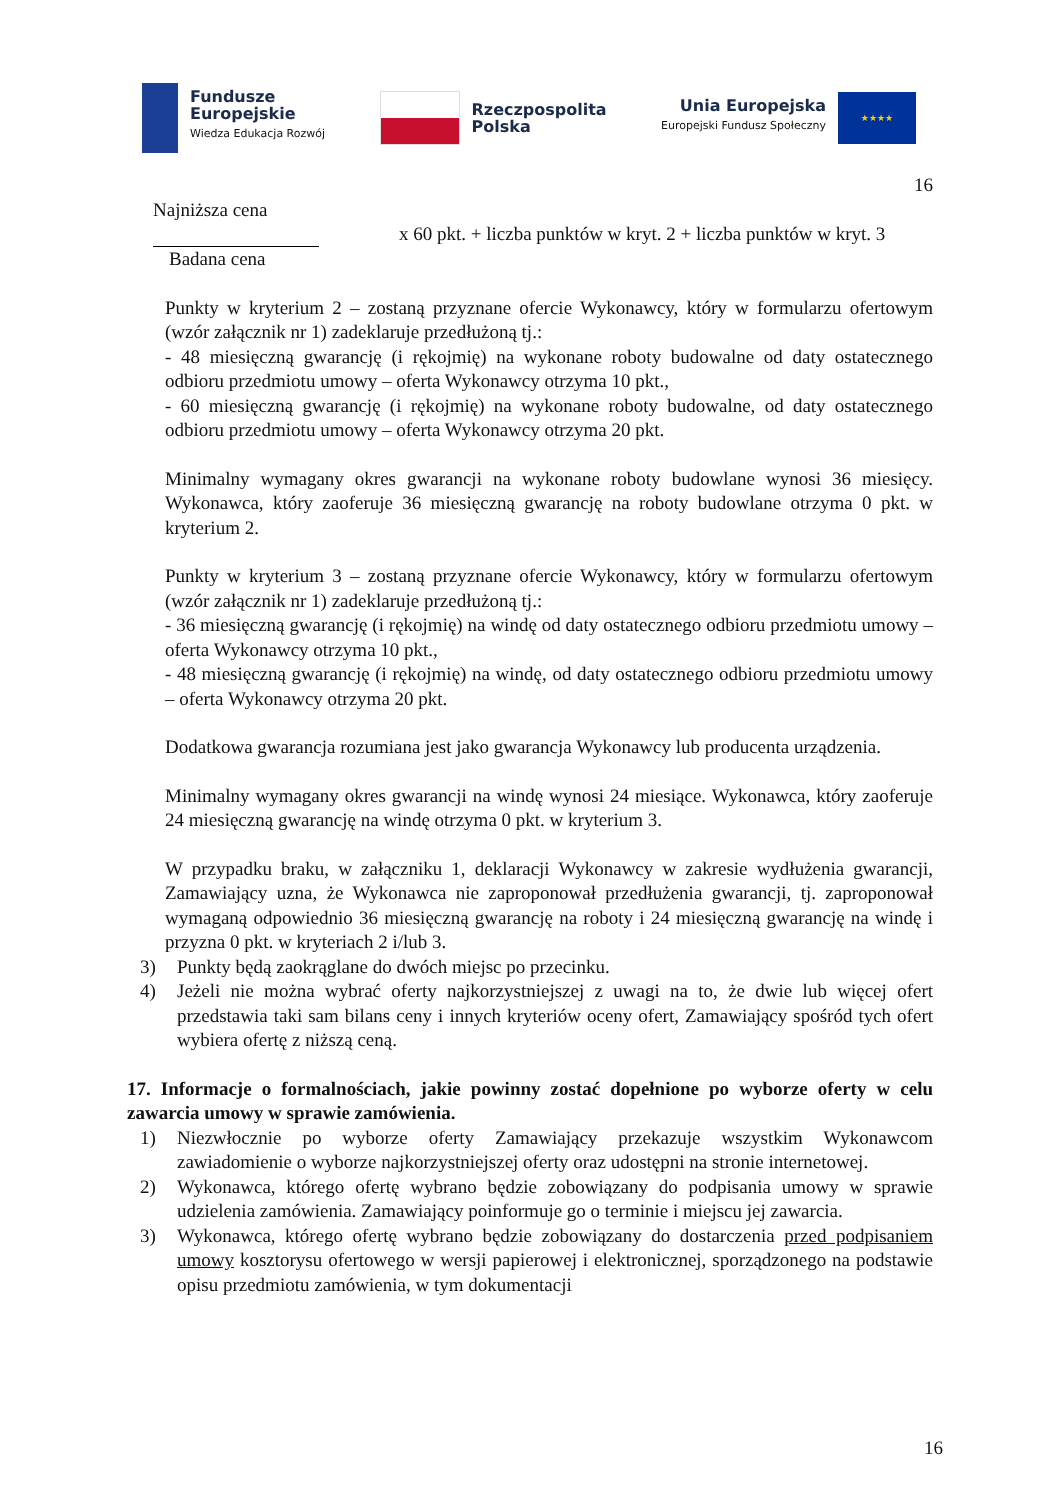Fundusze
Europejskie
Wiedza Edukacja Rozwój
Rzeczpospolita
Polska
Unia Europejska
Europejski Fundusz Społeczny
★★★★
16
Najniższa cena
Badana cena
x 60 pkt. + liczba punktów w kryt. 2 + liczba punktów w kryt. 3
Punkty w kryterium 2 – zostaną przyznane ofercie Wykonawcy, który w formularzu ofertowym (wzór załącznik nr 1) zadeklaruje przedłużoną tj.:
- 48 miesięczną gwarancję (i rękojmię) na wykonane roboty budowalne od daty ostatecznego odbioru przedmiotu umowy – oferta Wykonawcy otrzyma 10 pkt.,
- 60 miesięczną gwarancję (i rękojmię) na wykonane roboty budowalne, od daty ostatecznego odbioru przedmiotu umowy – oferta Wykonawcy otrzyma 20 pkt.
Minimalny wymagany okres gwarancji na wykonane roboty budowlane wynosi 36 miesięcy. Wykonawca, który zaoferuje 36 miesięczną gwarancję na roboty budowlane otrzyma 0 pkt. w kryterium 2.
Punkty w kryterium 3 – zostaną przyznane ofercie Wykonawcy, który w formularzu ofertowym (wzór załącznik nr 1) zadeklaruje przedłużoną tj.:
- 36 miesięczną gwarancję (i rękojmię) na windę od daty ostatecznego odbioru przedmiotu umowy – oferta Wykonawcy otrzyma 10 pkt.,
- 48 miesięczną gwarancję (i rękojmię) na windę, od daty ostatecznego odbioru przedmiotu umowy – oferta Wykonawcy otrzyma 20 pkt.
Dodatkowa gwarancja rozumiana jest jako gwarancja Wykonawcy lub producenta urządzenia.
Minimalny wymagany okres gwarancji na windę wynosi 24 miesiące. Wykonawca, który zaoferuje 24 miesięczną gwarancję na windę otrzyma 0 pkt. w kryterium 3.
W przypadku braku, w załączniku 1, deklaracji Wykonawcy w zakresie wydłużenia gwarancji, Zamawiający uzna, że Wykonawca nie zaproponował przedłużenia gwarancji, tj. zaproponował wymaganą odpowiednio 36 miesięczną gwarancję na roboty i 24 miesięczną gwarancję na windę i przyzna 0 pkt. w kryteriach 2 i/lub 3.
3) Punkty będą zaokrąglane do dwóch miejsc po przecinku.
4) Jeżeli nie można wybrać oferty najkorzystniejszej z uwagi na to, że dwie lub więcej ofert przedstawia taki sam bilans ceny i innych kryteriów oceny ofert, Zamawiający spośród tych ofert wybiera ofertę z niższą ceną.
17. Informacje o formalnościach, jakie powinny zostać dopełnione po wyborze oferty w celu zawarcia umowy w sprawie zamówienia.
1) Niezwłocznie po wyborze oferty Zamawiający przekazuje wszystkim Wykonawcom zawiadomienie o wyborze najkorzystniejszej oferty oraz udostępni na stronie internetowej.
2) Wykonawca, którego ofertę wybrano będzie zobowiązany do podpisania umowy w sprawie udzielenia zamówienia. Zamawiający poinformuje go o terminie i miejscu jej zawarcia.
3) Wykonawca, którego ofertę wybrano będzie zobowiązany do dostarczenia przed podpisaniem umowy kosztorysu ofertowego w wersji papierowej i elektronicznej, sporządzonego na podstawie opisu przedmiotu zamówienia, w tym dokumentacji
16